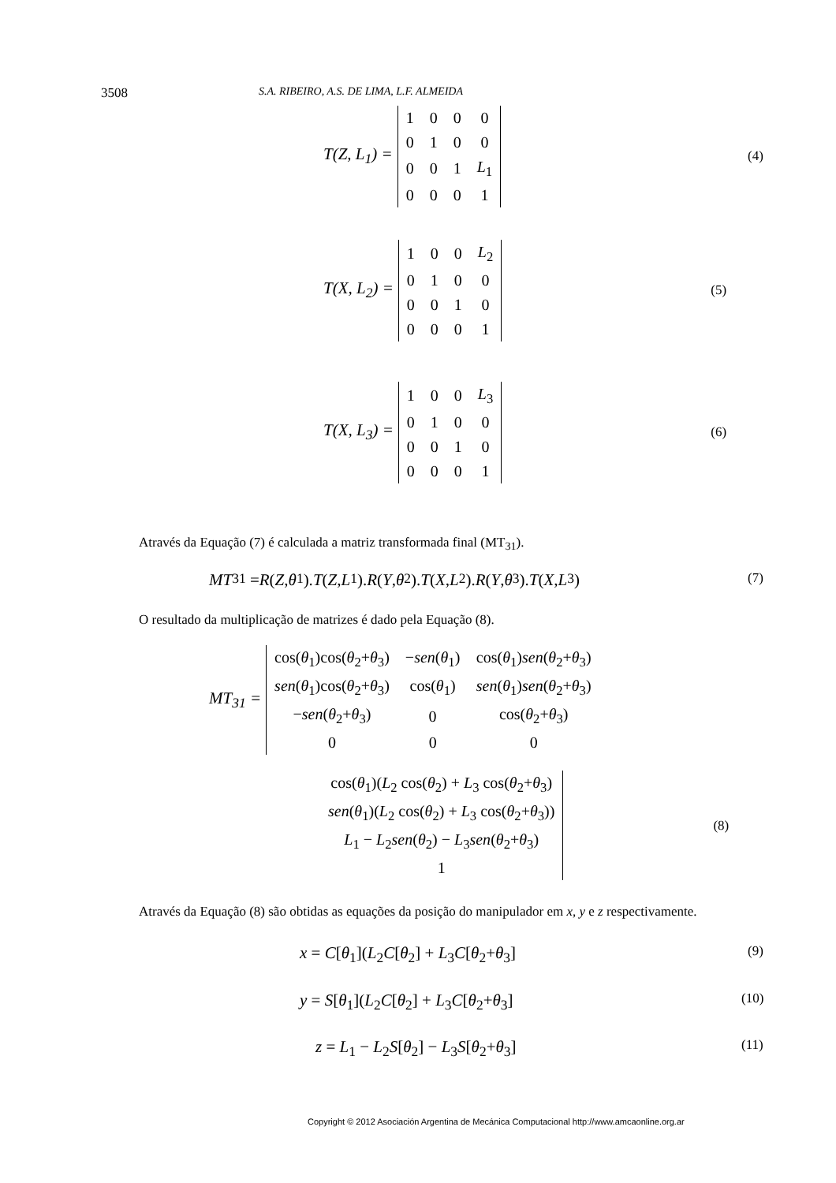3508 S.A. RIBEIRO, A.S. DE LIMA, L.F. ALMEIDA
T(Z, L<sub>1</sub>) =
| 1 | 0 | 0 | 0 |
| 0 | 1 | 0 | 0 |
| 0 | 0 | 1 | L<sub>1</sub> |
| 0 | 0 | 0 | 1 |
(4)
T(X, L<sub>2</sub>) =
| 1 | 0 | 0 | L<sub>2</sub> |
| 0 | 1 | 0 | 0 |
| 0 | 0 | 1 | 0 |
| 0 | 0 | 0 | 1 |
(5)
T(X, L<sub>3</sub>) =
| 1 | 0 | 0 | L<sub>3</sub> |
| 0 | 1 | 0 | 0 |
| 0 | 0 | 1 | 0 |
| 0 | 0 | 0 | 1 |
(6)
Através da Equação (7) é calculada a matriz transformada final (MT<sub>31</sub>).
MT<sub>31</sub> = R (Z, θ<sub>1</sub>). T (Z, L<sub>1</sub>). R (Y, θ<sub>2</sub>). T (X, L<sub>2</sub>). R (Y, θ<sub>3</sub>). T (X, L<sub>3</sub>) (7)
O resultado da multiplicação de matrizes é dado pela Equação (8).
MT<sub>31</sub> =
| cos( θ<sub>1</sub>)cos( θ<sub>2</sub>+ θ<sub>3</sub>) | − sen ( θ<sub>1</sub>) | cos( θ<sub>1</sub>) sen ( θ<sub>2</sub>+ θ<sub>3</sub>) |
| sen ( θ<sub>1</sub>)cos( θ<sub>2</sub>+ θ<sub>3</sub>) | cos( θ<sub>1</sub>) | sen ( θ<sub>1</sub>) sen ( θ<sub>2</sub>+ θ<sub>3</sub>) |
| − sen ( θ<sub>2</sub>+ θ<sub>3</sub>) | 0 | cos( θ<sub>2</sub>+ θ<sub>3</sub>) |
| 0 | 0 | 0 |
| cos( θ<sub>1</sub>)( L<sub>2</sub> cos( θ<sub>2</sub>) + L<sub>3</sub> cos( θ<sub>2</sub>+ θ<sub>3</sub>) |
| sen ( θ<sub>1</sub>)( L<sub>2</sub> cos( θ<sub>2</sub>) + L<sub>3</sub> cos( θ<sub>2</sub>+ θ<sub>3</sub>)) |
| L<sub>1</sub> − L<sub>2</sub> sen ( θ<sub>2</sub>) − L<sub>3</sub> sen ( θ<sub>2</sub>+ θ<sub>3</sub>) |
| 1 |
(8)
Através da Equação (8) são obtidas as equações da posição do manipulador em x, y e z respectivamente.
x = C[θ<sub>1</sub>](L<sub>2</sub>C[θ<sub>2</sub>] + L<sub>3</sub>C[θ<sub>2</sub>+θ<sub>3</sub>] (9)
y = S[θ<sub>1</sub>](L<sub>2</sub>C[θ<sub>2</sub>] + L<sub>3</sub>C[θ<sub>2</sub>+θ<sub>3</sub>] (10)
z = L<sub>1</sub> − L<sub>2</sub>S[θ<sub>2</sub>] − L<sub>3</sub>S[θ<sub>2</sub>+θ<sub>3</sub>] (11)
Copyright © 2012 Asociación Argentina de Mecánica Computacional http://www.amcaonline.org.ar